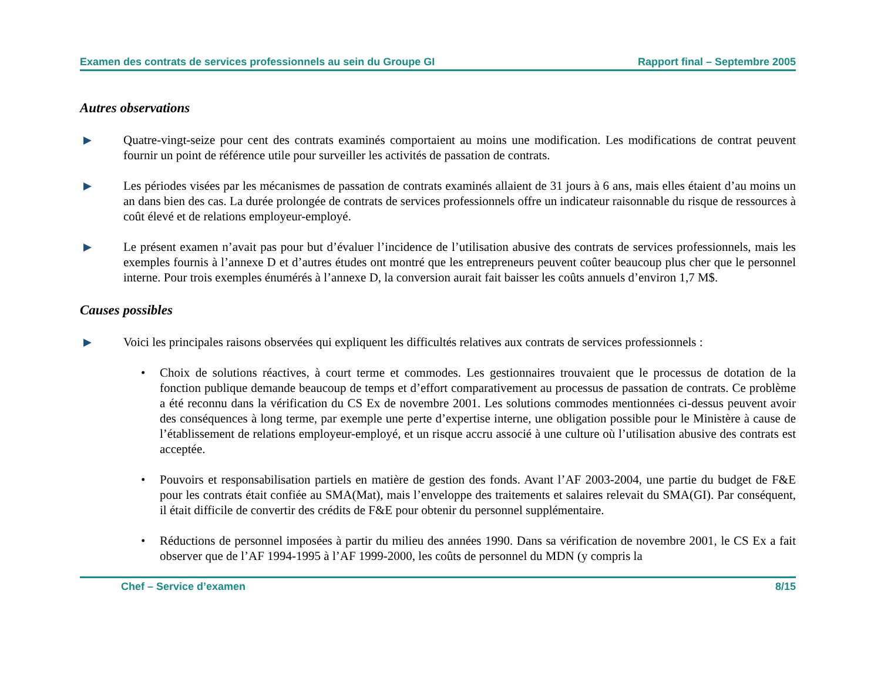Examen des contrats de services professionnels au sein du Groupe GI Rapport final – Septembre 2005
Autres observations
▶
Quatre-vingt-seize pour cent des contrats examinés comportaient au moins une modification. Les modifications de contrat peuvent fournir un point de référence utile pour surveiller les activités de passation de contrats.
▶
Les périodes visées par les mécanismes de passation de contrats examinés allaient de 31 jours à 6 ans, mais elles étaient d’au moins un an dans bien des cas. La durée prolongée de contrats de services professionnels offre un indicateur raisonnable du risque de ressources à coût élevé et de relations employeur-employé.
▶
Le présent examen n’avait pas pour but d’évaluer l’incidence de l’utilisation abusive des contrats de services professionnels, mais les exemples fournis à l’annexe D et d’autres études ont montré que les entrepreneurs peuvent coûter beaucoup plus cher que le personnel interne. Pour trois exemples énumérés à l’annexe D, la conversion aurait fait baisser les coûts annuels d’environ 1,7 M$.
Causes possibles
▶
Voici les principales raisons observées qui expliquent les difficultés relatives aux contrats de services professionnels :
• Choix de solutions réactives, à court terme et commodes. Les gestionnaires trouvaient que le processus de dotation de la fonction publique demande beaucoup de temps et d’effort comparativement au processus de passation de contrats. Ce problème a été reconnu dans la vérification du CS Ex de novembre 2001. Les solutions commodes mentionnées ci-dessus peuvent avoir des conséquences à long terme, par exemple une perte d’expertise interne, une obligation possible pour le Ministère à cause de l’établissement de relations employeur-employé, et un risque accru associé à une culture où l’utilisation abusive des contrats est acceptée.
• Pouvoirs et responsabilisation partiels en matière de gestion des fonds. Avant l’AF 2003-2004, une partie du budget de F&E pour les contrats était confiée au SMA(Mat), mais l’enveloppe des traitements et salaires relevait du SMA(GI). Par conséquent, il était difficile de convertir des crédits de F&E pour obtenir du personnel supplémentaire.
• Réductions de personnel imposées à partir du milieu des années 1990. Dans sa vérification de novembre 2001, le CS Ex a fait observer que de l’AF 1994-1995 à l’AF 1999-2000, les coûts de personnel du MDN (y compris la
Chef – Service d’examen 8/15